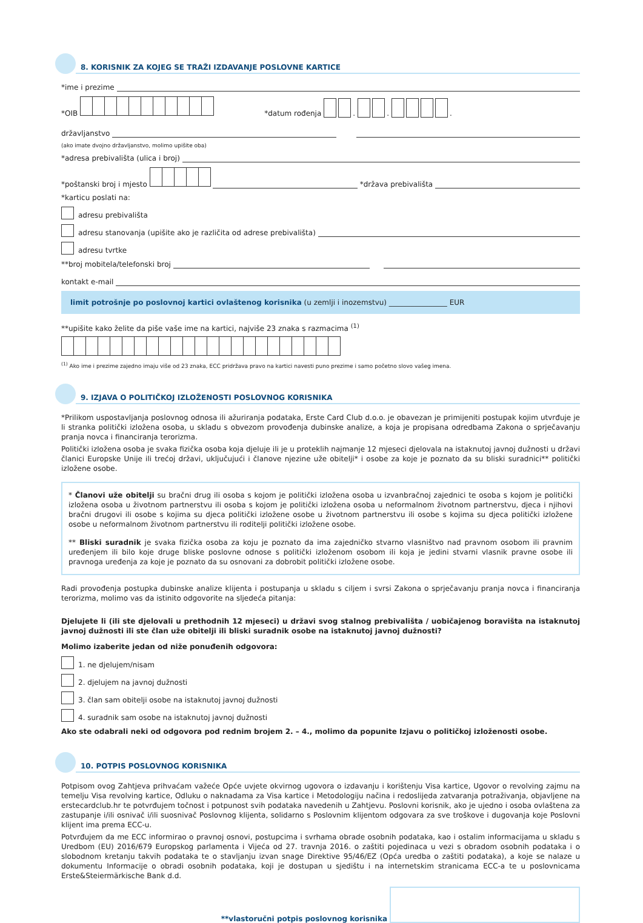8. KORISNIK ZA KOJEG SE TRAŽI IZDAVANJE POSLOVNE KARTICE
*ime i prezime
*OIB *datum rođenja . . .
državljanstvo
(ako imate dvojno državljanstvo, molimo upišite oba)
*adresa prebivališta (ulica i broj)
*poštanski broj i mjesto
*država prebivališta
*karticu poslati na:
adresu prebivališta
adresu stanovanja (upišite ako je različita od adrese prebivališta)
adresu tvrtke
**broj mobitela/telefonski broj
kontakt e-mail
limit potrošnje po poslovnoj kartici ovlaštenog korisnika (u zemlji i inozemstvu) ________________ EUR
**upišite kako želite da piše vaše ime na kartici, najviše 23 znaka s razmacima <sup>(1)</sup>
<sup>(1)</sup> Ako ime i prezime zajedno imaju više od 23 znaka, ECC pridržava pravo na kartici navesti puno prezime i samo početno slovo vašeg imena.
9. IZJAVA O POLITIČKOJ IZLOŽENOSTI POSLOVNOG KORISNIKA
*Prilikom uspostavljanja poslovnog odnosa ili ažuriranja podataka, Erste Card Club d.o.o. je obavezan je primijeniti postupak kojim utvrđuje je li stranka politički izložena osoba, u skladu s obvezom provođenja dubinske analize, a koja je propisana odredbama Zakona o sprječavanju pranja novca i financiranja terorizma.
Politički izložena osoba je svaka fizička osoba koja djeluje ili je u proteklih najmanje 12 mjeseci djelovala na istaknutoj javnoj dužnosti u državi članici Europske Unije ili trećoj državi, uključujući i članove njezine uže obitelji* i osobe za koje je poznato da su bliski suradnici** politički izložene osobe.
* Članovi uže obitelji su bračni drug ili osoba s kojom je politički izložena osoba u izvanbračnoj zajednici te osoba s kojom je politički izložena osoba u životnom partnerstvu ili osoba s kojom je politički izložena osoba u neformalnom životnom partnerstvu, djeca i njihovi bračni drugovi ili osobe s kojima su djeca politički izložene osobe u životnom partnerstvu ili osobe s kojima su djeca politički izložene osobe u neformalnom životnom partnerstvu ili roditelji politički izložene osobe.
** Bliski suradnik je svaka fizička osoba za koju je poznato da ima zajedničko stvarno vlasništvo nad pravnom osobom ili pravnim uređenjem ili bilo koje druge bliske poslovne odnose s politički izloženom osobom ili koja je jedini stvarni vlasnik pravne osobe ili pravnoga uređenja za koje je poznato da su osnovani za dobrobit politički izložene osobe.
Radi provođenja postupka dubinske analize klijenta i postupanja u skladu s ciljem i svrsi Zakona o sprječavanju pranja novca i financiranja terorizma, molimo vas da istinito odgovorite na sljedeća pitanja:
Djelujete li (ili ste djelovali u prethodnih 12 mjeseci) u državi svog stalnog prebivališta / uobičajenog boravišta na istaknutoj javnoj dužnosti ili ste član uže obitelji ili bliski suradnik osobe na istaknutoj javnoj dužnosti?
Molimo izaberite jedan od niže ponuđenih odgovora:
1. ne djelujem/nisam
2. djelujem na javnoj dužnosti
3. član sam obitelji osobe na istaknutoj javnoj dužnosti
4. suradnik sam osobe na istaknutoj javnoj dužnosti
Ako ste odabrali neki od odgovora pod rednim brojem 2. – 4., molimo da popunite Izjavu o političkoj izloženosti osobe.
10. POTPIS POSLOVNOG KORISNIKA
Potpisom ovog Zahtjeva prihvaćam važeće Opće uvjete okvirnog ugovora o izdavanju i korištenju Visa kartice, Ugovor o revolving zajmu na temelju Visa revolving kartice, Odluku o naknadama za Visa kartice i Metodologiju načina i redoslijeda zatvaranja potraživanja, objavljene na erstecardclub.hr te potvrđujem točnost i potpunost svih podataka navedenih u Zahtjevu. Poslovni korisnik, ako je ujedno i osoba ovlaštena za zastupanje i/ili osnivač i/ili suosnivač Poslovnog klijenta, solidarno s Poslovnim klijentom odgovara za sve troškove i dugovanja koje Poslovni klijent ima prema ECC-u.
Potvrđujem da me ECC informirao o pravnoj osnovi, postupcima i svrhama obrade osobnih podataka, kao i ostalim informacijama u skladu s Uredbom (EU) 2016/679 Europskog parlamenta i Vijeća od 27. travnja 2016. o zaštiti pojedinaca u vezi s obradom osobnih podataka i o slobodnom kretanju takvih podataka te o stavljanju izvan snage Direktive 95/46/EZ (Opća uredba o zaštiti podataka), a koje se nalaze u dokumentu Informacije o obradi osobnih podataka, koji je dostupan u sjedištu i na internetskim stranicama ECC-a te u poslovnicama Erste&Steiermärkische Bank d.d.
**vlastoručni potpis poslovnog korisnika